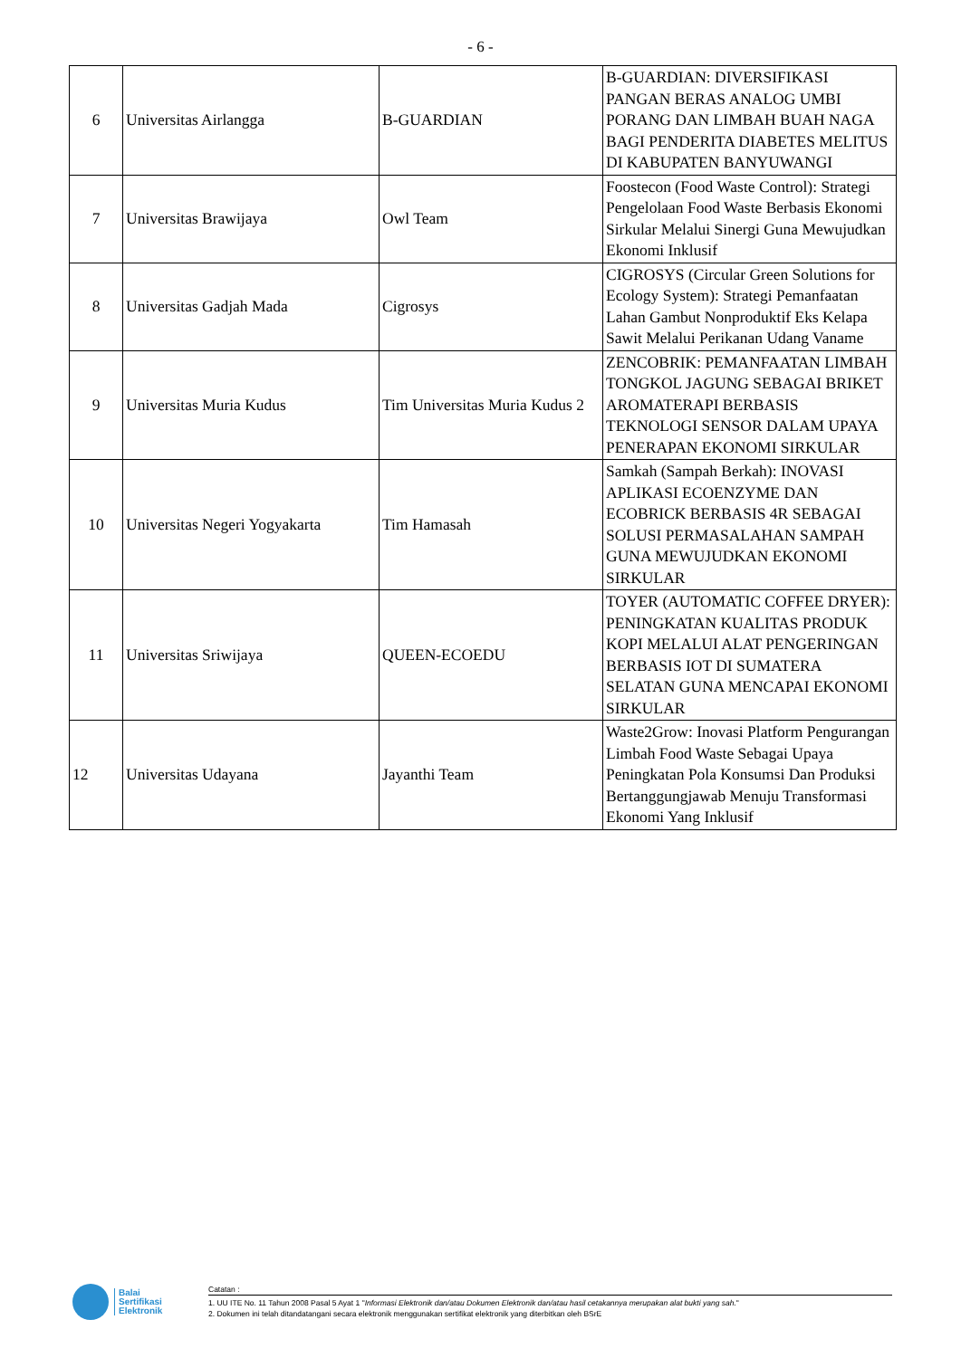- 6 -
| 6 | Universitas Airlangga | B-GUARDIAN | B-GUARDIAN: DIVERSIFIKASI PANGAN BERAS ANALOG UMBI PORANG DAN LIMBAH BUAH NAGA BAGI PENDERITA DIABETES MELITUS DI KABUPATEN BANYUWANGI |
| 7 | Universitas Brawijaya | Owl Team | Foostecon (Food Waste Control): Strategi Pengelolaan Food Waste Berbasis Ekonomi Sirkular Melalui Sinergi Guna Mewujudkan Ekonomi Inklusif |
| 8 | Universitas Gadjah Mada | Cigrosys | CIGROSYS (Circular Green Solutions for Ecology System): Strategi Pemanfaatan Lahan Gambut Nonproduktif Eks Kelapa Sawit Melalui Perikanan Udang Vaname |
| 9 | Universitas Muria Kudus | Tim Universitas Muria Kudus 2 | ZENCOBRIK: PEMANFAATAN LIMBAH TONGKOL JAGUNG SEBAGAI BRIKET AROMATERAPI BERBASIS TEKNOLOGI SENSOR DALAM UPAYA PENERAPAN EKONOMI SIRKULAR |
| 10 | Universitas Negeri Yogyakarta | Tim Hamasah | Samkah (Sampah Berkah): INOVASI APLIKASI ECOENZYME DAN ECOBRICK BERBASIS 4R SEBAGAI SOLUSI PERMASALAHAN SAMPAH GUNA MEWUJUDKAN EKONOMI SIRKULAR |
| 11 | Universitas Sriwijaya | QUEEN-ECOEDU | TOYER (AUTOMATIC COFFEE DRYER): PENINGKATAN KUALITAS PRODUK KOPI MELALUI ALAT PENGERINGAN BERBASIS IOT DI SUMATERA SELATAN GUNA MENCAPAI EKONOMI SIRKULAR |
| 12 | Universitas Udayana | Jayanthi Team | Waste2Grow: Inovasi Platform Pengurangan Limbah Food Waste Sebagai Upaya Peningkatan Pola Konsumsi Dan Produksi Bertanggungjawab Menuju Transformasi Ekonomi Yang Inklusif |
Balai
Sertifikasi
Elektronik
Catatan :
1. UU ITE No. 11 Tahun 2008 Pasal 5 Ayat 1 "Informasi Elektronik dan/atau Dokumen Elektronik dan/atau hasil cetakannya merupakan alat bukti yang sah."
2. Dokumen ini telah ditandatangani secara elektronik menggunakan sertifikat elektronik yang diterbitkan oleh BSrE